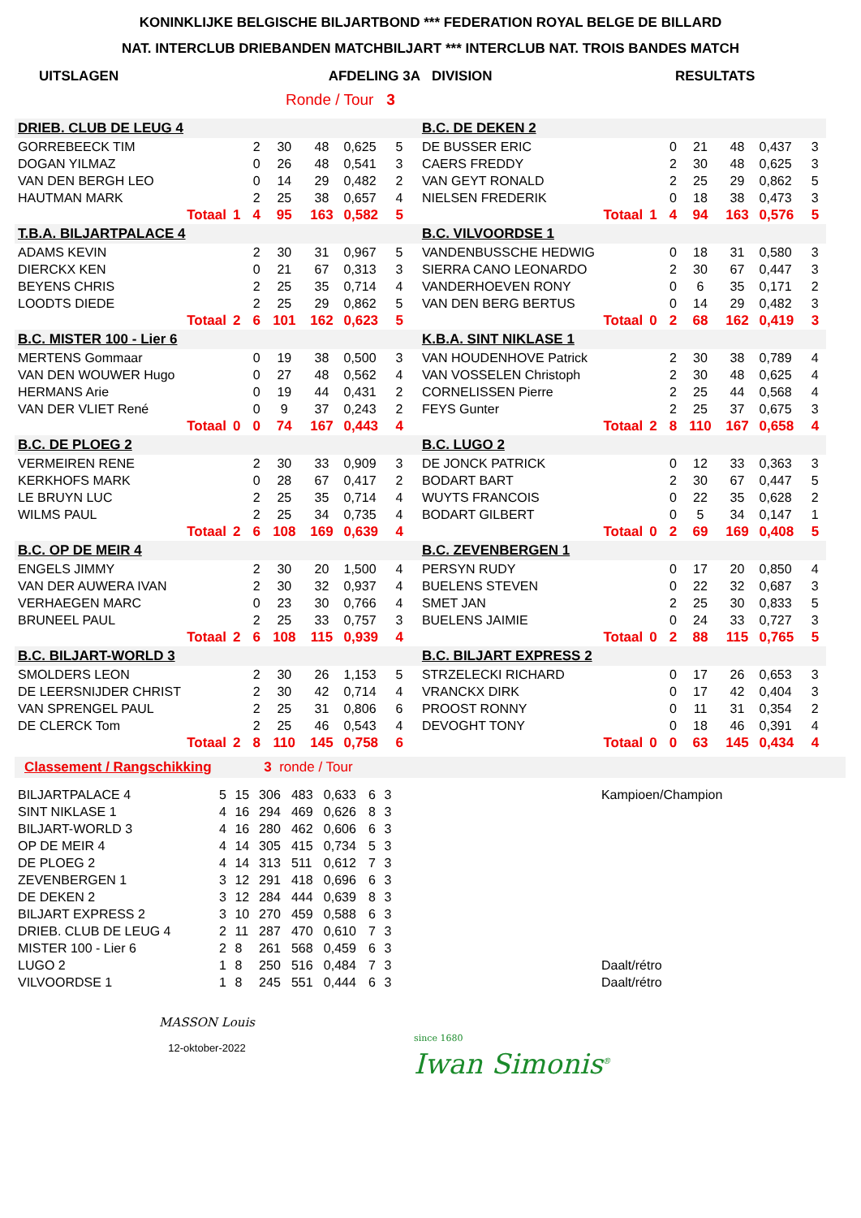KONINKLIJKE BELGISCHE BILJARTBOND *** FEDERATION ROYAL BELGE DE BILLARD
NAT. INTERCLUB DRIEBANDEN MATCHBILJART *** INTERCLUB NAT. TROIS BANDES MATCH
UITSLAGEN AFDELING 3A DIVISION RESULTATS
Ronde / Tour 3
| DRIEB. CLUB DE LEUG 4 | | | | | | | | B.C. DE DEKEN 2 | | | | | | |
| GORREBEECK TIM | | 2 | 30 | 48 | 0,625 | 5 | | DE BUSSER ERIC | | 0 | 21 | 48 | 0,437 | 3 |
| DOGAN YILMAZ | | 0 | 26 | 48 | 0,541 | 3 | | CAERS FREDDY | | 2 | 30 | 48 | 0,625 | 3 |
| VAN DEN BERGH LEO | | 0 | 14 | 29 | 0,482 | 2 | | VAN GEYT RONALD | | 2 | 25 | 29 | 0,862 | 5 |
| HAUTMAN MARK | | 2 | 25 | 38 | 0,657 | 4 | | NIELSEN FREDERIK | | 0 | 18 | 38 | 0,473 | 3 |
| Totaal | 1 | 4 | 95 | 163 | 0,582 | 5 | | Totaal | 1 | 4 | 94 | 163 | 0,576 | 5 |
| T.B.A. BILJARTPALACE 4 | | | | | | | | B.C. VILVOORDSE 1 | | | | | | |
| ADAMS KEVIN | | 2 | 30 | 31 | 0,967 | 5 | | VANDENBUSSCHE HEDWIG | | 0 | 18 | 31 | 0,580 | 3 |
| DIERCKX KEN | | 0 | 21 | 67 | 0,313 | 3 | | SIERRA CANO LEONARDO | | 2 | 30 | 67 | 0,447 | 3 |
| BEYENS CHRIS | | 2 | 25 | 35 | 0,714 | 4 | | VANDERHOEVEN RONY | | 0 | 6 | 35 | 0,171 | 2 |
| LOODTS DIEDE | | 2 | 25 | 29 | 0,862 | 5 | | VAN DEN BERG BERTUS | | 0 | 14 | 29 | 0,482 | 3 |
| Totaal | 2 | 6 | 101 | 162 | 0,623 | 5 | | Totaal | 0 | 2 | 68 | 162 | 0,419 | 3 |
| B.C. MISTER 100 - Lier 6 | | | | | | | | K.B.A. SINT NIKLASE 1 | | | | | | |
| MERTENS Gommaar | | 0 | 19 | 38 | 0,500 | 3 | | VAN HOUDENHOVE Patrick | | 2 | 30 | 38 | 0,789 | 4 |
| VAN DEN WOUWER Hugo | | 0 | 27 | 48 | 0,562 | 4 | | VAN VOSSELEN Christoph | | 2 | 30 | 48 | 0,625 | 4 |
| HERMANS Arie | | 0 | 19 | 44 | 0,431 | 2 | | CORNELISSEN Pierre | | 2 | 25 | 44 | 0,568 | 4 |
| VAN DER VLIET René | | 0 | 9 | 37 | 0,243 | 2 | | FEYS Gunter | | 2 | 25 | 37 | 0,675 | 3 |
| Totaal | 0 | 0 | 74 | 167 | 0,443 | 4 | | Totaal | 2 | 8 | 110 | 167 | 0,658 | 4 |
| B.C. DE PLOEG 2 | | | | | | | | B.C. LUGO 2 | | | | | | |
| VERMEIREN RENE | | 2 | 30 | 33 | 0,909 | 3 | | DE JONCK PATRICK | | 0 | 12 | 33 | 0,363 | 3 |
| KERKHOFS MARK | | 0 | 28 | 67 | 0,417 | 2 | | BODART BART | | 2 | 30 | 67 | 0,447 | 5 |
| LE BRUYN LUC | | 2 | 25 | 35 | 0,714 | 4 | | WUYTS FRANCOIS | | 0 | 22 | 35 | 0,628 | 2 |
| WILMS PAUL | | 2 | 25 | 34 | 0,735 | 4 | | BODART GILBERT | | 0 | 5 | 34 | 0,147 | 1 |
| Totaal | 2 | 6 | 108 | 169 | 0,639 | 4 | | Totaal | 0 | 2 | 69 | 169 | 0,408 | 5 |
| B.C. OP DE MEIR 4 | | | | | | | | B.C. ZEVENBERGEN 1 | | | | | | |
| ENGELS JIMMY | | 2 | 30 | 20 | 1,500 | 4 | | PERSYN RUDY | | 0 | 17 | 20 | 0,850 | 4 |
| VAN DER AUWERA IVAN | | 2 | 30 | 32 | 0,937 | 4 | | BUELENS STEVEN | | 0 | 22 | 32 | 0,687 | 3 |
| VERHAEGEN MARC | | 0 | 23 | 30 | 0,766 | 4 | | SMET JAN | | 2 | 25 | 30 | 0,833 | 5 |
| BRUNEEL PAUL | | 2 | 25 | 33 | 0,757 | 3 | | BUELENS JAIMIE | | 0 | 24 | 33 | 0,727 | 3 |
| Totaal | 2 | 6 | 108 | 115 | 0,939 | 4 | | Totaal | 0 | 2 | 88 | 115 | 0,765 | 5 |
| B.C. BILJART-WORLD 3 | | | | | | | | B.C. BILJART EXPRESS 2 | | | | | | |
| SMOLDERS LEON | | 2 | 30 | 26 | 1,153 | 5 | | STRZELECKI RICHARD | | 0 | 17 | 26 | 0,653 | 3 |
| DE LEERSNIJDER CHRIST | | 2 | 30 | 42 | 0,714 | 4 | | VRANCKX DIRK | | 0 | 17 | 42 | 0,404 | 3 |
| VAN SPRENGEL PAUL | | 2 | 25 | 31 | 0,806 | 6 | | PROOST RONNY | | 0 | 11 | 31 | 0,354 | 2 |
| DE CLERCK Tom | | 2 | 25 | 46 | 0,543 | 4 | | DEVOGHT TONY | | 0 | 18 | 46 | 0,391 | 4 |
| Totaal | 2 | 8 | 110 | 145 | 0,758 | 6 | | Totaal | 0 | 0 | 63 | 145 | 0,434 | 4 |
Classement / Rangschikking 3 ronde / Tour
| BILJARTPALACE 4 | 5 | 15 | 306 | 483 | 0,633 | 6 | 3 | | Kampioen/Champion |
| SINT NIKLASE 1 | 4 | 16 | 294 | 469 | 0,626 | 8 | 3 | | |
| BILJART-WORLD 3 | 4 | 16 | 280 | 462 | 0,606 | 6 | 3 | | |
| OP DE MEIR 4 | 4 | 14 | 305 | 415 | 0,734 | 5 | 3 | | |
| DE PLOEG 2 | 4 | 14 | 313 | 511 | 0,612 | 7 | 3 | | |
| ZEVENBERGEN 1 | 3 | 12 | 291 | 418 | 0,696 | 6 | 3 | | |
| DE DEKEN 2 | 3 | 12 | 284 | 444 | 0,639 | 8 | 3 | | |
| BILJART EXPRESS 2 | 3 | 10 | 270 | 459 | 0,588 | 6 | 3 | | |
| DRIEB. CLUB DE LEUG 4 | 2 | 11 | 287 | 470 | 0,610 | 7 | 3 | | |
| MISTER 100 - Lier 6 | 2 | 8 | 261 | 568 | 0,459 | 6 | 3 | | |
| LUGO 2 | 1 | 8 | 250 | 516 | 0,484 | 7 | 3 | | Daalt/rétro |
| VILVOORDSE 1 | 1 | 8 | 245 | 551 | 0,444 | 6 | 3 | | Daalt/rétro |
MASSON Louis
12-oktober-2022
since 1680
Iwan Simonis<sup>®</sup>